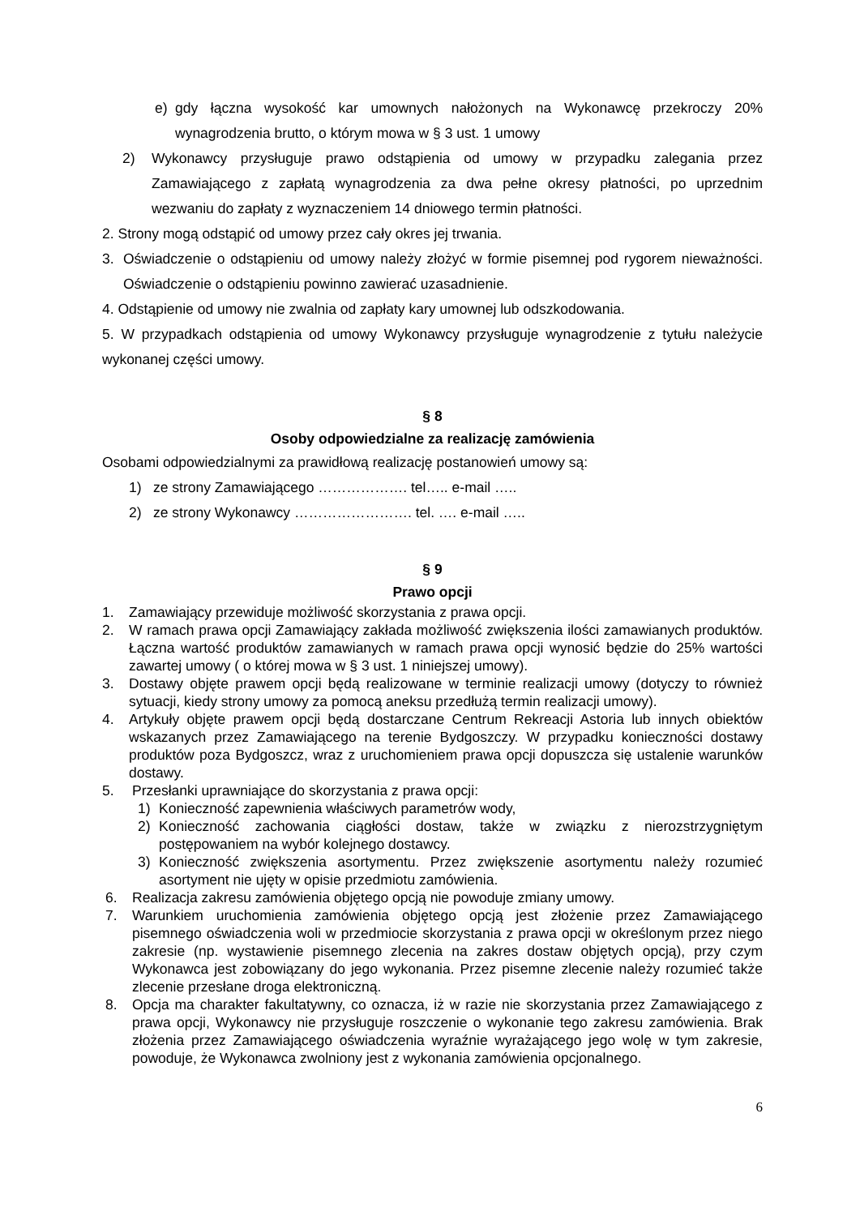e) gdy łączna wysokość kar umownych nałożonych na Wykonawcę przekroczy 20% wynagrodzenia brutto, o którym mowa w § 3 ust. 1 umowy
2) Wykonawcy przysługuje prawo odstąpienia od umowy w przypadku zalegania przez Zamawiającego z zapłatą wynagrodzenia za dwa pełne okresy płatności, po uprzednim wezwaniu do zapłaty z wyznaczeniem 14 dniowego termin płatności.
2. Strony mogą odstąpić od umowy przez cały okres jej trwania.
3. Oświadczenie o odstąpieniu od umowy należy złożyć w formie pisemnej pod rygorem nieważności. Oświadczenie o odstąpieniu powinno zawierać uzasadnienie.
4. Odstąpienie od umowy nie zwalnia od zapłaty kary umownej lub odszkodowania.
5. W przypadkach odstąpienia od umowy Wykonawcy przysługuje wynagrodzenie z tytułu należycie wykonanej części umowy.
§ 8
Osoby odpowiedzialne za realizację zamówienia
Osobami odpowiedzialnymi za prawidłową realizację postanowień umowy są:
1) ze strony Zamawiającego ………………. tel….. e-mail …..
2) ze strony Wykonawcy ……………………. tel. …. e-mail …..
§ 9
Prawo opcji
1. Zamawiający przewiduje możliwość skorzystania z prawa opcji.
2. W ramach prawa opcji Zamawiający zakłada możliwość zwiększenia ilości zamawianych produktów. Łączna wartość produktów zamawianych w ramach prawa opcji wynosić będzie do 25% wartości zawartej umowy ( o której mowa w § 3 ust. 1 niniejszej umowy).
3. Dostawy objęte prawem opcji będą realizowane w terminie realizacji umowy (dotyczy to również sytuacji, kiedy strony umowy za pomocą aneksu przedłużą termin realizacji umowy).
4. Artykuły objęte prawem opcji będą dostarczane Centrum Rekreacji Astoria lub innych obiektów wskazanych przez Zamawiającego na terenie Bydgoszczy. W przypadku konieczności dostawy produktów poza Bydgoszcz, wraz z uruchomieniem prawa opcji dopuszcza się ustalenie warunków dostawy.
5. Przesłanki uprawniające do skorzystania z prawa opcji:
1) Konieczność zapewnienia właściwych parametrów wody,
2) Konieczność zachowania ciągłości dostaw, także w związku z nierozstrzygniętym postępowaniem na wybór kolejnego dostawcy.
3) Konieczność zwiększenia asortymentu. Przez zwiększenie asortymentu należy rozumieć asortyment nie ujęty w opisie przedmiotu zamówienia.
6. Realizacja zakresu zamówienia objętego opcją nie powoduje zmiany umowy.
7. Warunkiem uruchomienia zamówienia objętego opcją jest złożenie przez Zamawiającego pisemnego oświadczenia woli w przedmiocie skorzystania z prawa opcji w określonym przez niego zakresie (np. wystawienie pisemnego zlecenia na zakres dostaw objętych opcją), przy czym Wykonawca jest zobowiązany do jego wykonania. Przez pisemne zlecenie należy rozumieć także zlecenie przesłane droga elektroniczną.
8. Opcja ma charakter fakultatywny, co oznacza, iż w razie nie skorzystania przez Zamawiającego z prawa opcji, Wykonawcy nie przysługuje roszczenie o wykonanie tego zakresu zamówienia. Brak złożenia przez Zamawiającego oświadczenia wyraźnie wyrażającego jego wolę w tym zakresie, powoduje, że Wykonawca zwolniony jest z wykonania zamówienia opcjonalnego.
6